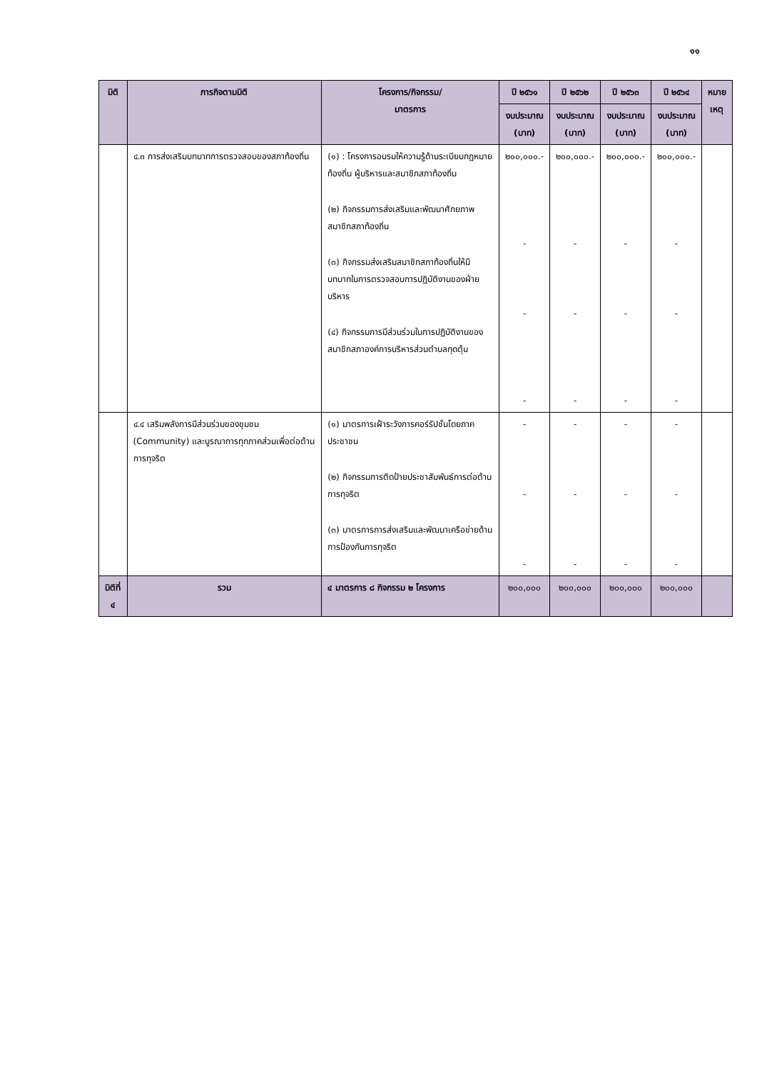๑๑
| มิติ | ภารกิจตามมิติ | โครงการ/กิจกรรม/ มาตรการ | ปี ๒๕๖๑ | ปี ๒๕๖๒ | ปี ๒๕๖๓ | ปี ๒๕๖๔ | หมาย เหตุ |
| --- | --- | --- | --- | --- | --- | --- | --- |
| | | | งบประมาณ (บาท) | งบประมาณ (บาท) | งบประมาณ (บาท) | งบประมาณ (บาท) | |
| | ๔.๓ การส่งเสริมบทบาทการตรวจสอบของสภาท้องถิ่น | (๑) : โครงการอบรมให้ความรู้ด้านระเบียบกฎหมายท้องถิ่น ผู้บริหารและสมาชิกสภาท้องถิ่น (๒) กิจกรรมการส่งเสริมและพัฒนาศักยภาพสมาชิกสภาท้องถิ่น (๓) กิจกรรมส่งเสริมสมาชิกสภาท้องถิ่นให้มีบทบาทในการตรวจสอบการปฏิบัติงานของฝ่ายบริหาร (๔) กิจกรรมการมีส่วนร่วมในการปฏิบัติงานของสมาชิกสภาองค์การบริหารส่วนตำบลกุดตุ้ม | ๒๐๐,๐๐๐.- - - - | ๒๐๐,๐๐๐.- - - - | ๒๐๐,๐๐๐.- - - - | ๒๐๐,๐๐๐.- - - - | |
| | ๔.๔ เสริมพลังการมีส่วนร่วมของชุมชน (Community) และบูรณาการทุกภาคส่วนเพื่อต่อต้านการทุจริต | (๑) มาตรการเฝ้าระวังการคอร์รัปชั่นโดยภาคประชาชน (๒) กิจกรรมการติดป้ายประชาสัมพันธ์การต่อต้านการทุจริต (๓) มาตรการการส่งเสริมและพัฒนาเครือข่ายด้านการป้องกันการทุจริต | - - - | - - - | - - - | - - - | |
| มิติที่ ๔ | รวม | ๔ มาตรการ ๘ กิจกรรม ๒ โครงการ | ๒๐๐,๐๐๐ | ๒๐๐,๐๐๐ | ๒๐๐,๐๐๐ | ๒๐๐,๐๐๐ | |